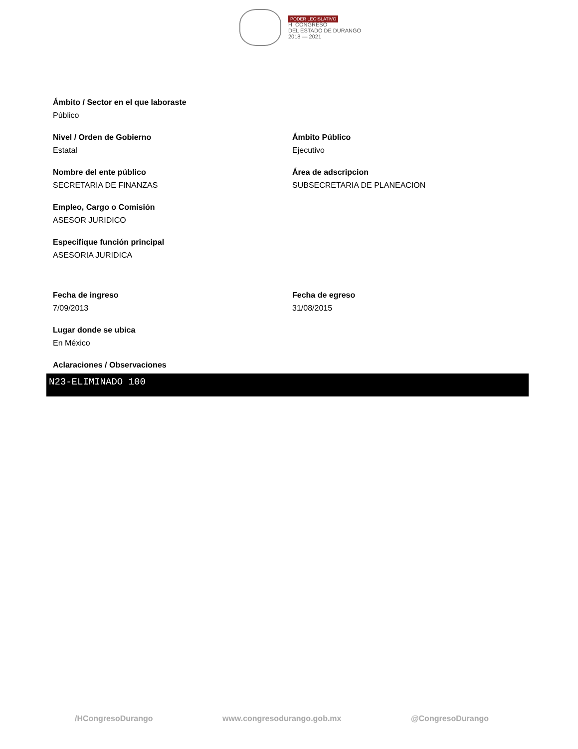PODER LEGISLATIVO
H. CONGRESO
DEL ESTADO DE DURANGO
2018 — 2021
Ámbito / Sector en el que laboraste
Público
Nivel / Orden de Gobierno
Estatal
Ámbito Público
Ejecutivo
Nombre del ente público
SECRETARIA DE FINANZAS
Área de adscripcion
SUBSECRETARIA DE PLANEACION
Empleo, Cargo o Comisión
ASESOR JURIDICO
Especifique función principal
ASESORIA JURIDICA
Fecha de ingreso
7/09/2013
Fecha de egreso
31/08/2015
Lugar donde se ubica
En México
Aclaraciones / Observaciones
N23-ELIMINADO 100
/HCongresoDurango www.congresodurango.gob.mx @CongresoDurango